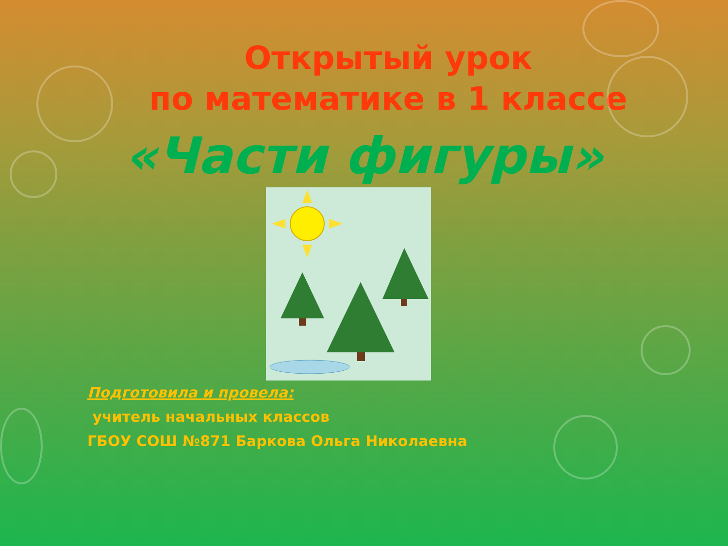Открытый урок
по математике в 1 классе
«Части фигуры»
Подготовила и провела:
учитель начальных классов
ГБОУ СОШ №871 Баркова Ольга Николаевна